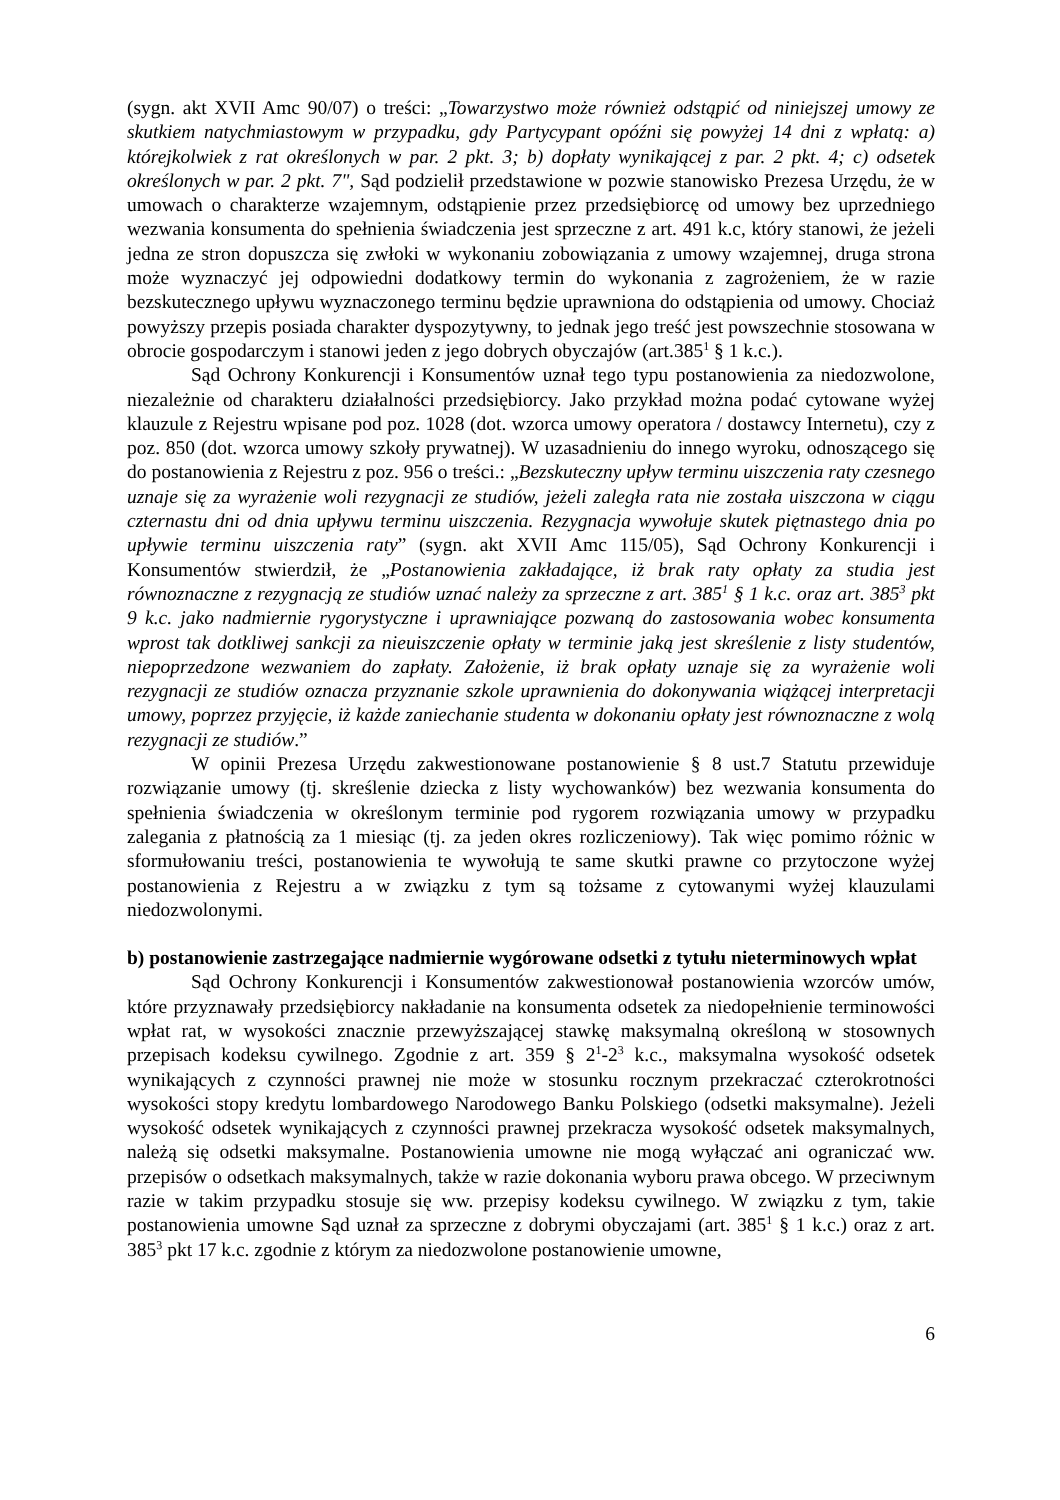(sygn. akt XVII Amc 90/07) o treści: „Towarzystwo może również odstąpić od niniejszej umowy ze skutkiem natychmiastowym w przypadku, gdy Partycypant opóźni się powyżej 14 dni z wpłatą: a) którejkolwiek z rat określonych w par. 2 pkt. 3; b) dopłaty wynikającej z par. 2 pkt. 4; c) odsetek określonych w par. 2 pkt. 7", Sąd podzielił przedstawione w pozwie stanowisko Prezesa Urzędu, że w umowach o charakterze wzajemnym, odstąpienie przez przedsiębiorcę od umowy bez uprzedniego wezwania konsumenta do spełnienia świadczenia jest sprzeczne z art. 491 k.c, który stanowi, że jeżeli jedna ze stron dopuszcza się zwłoki w wykonaniu zobowiązania z umowy wzajemnej, druga strona może wyznaczyć jej odpowiedni dodatkowy termin do wykonania z zagrożeniem, że w razie bezskutecznego upływu wyznaczonego terminu będzie uprawniona do odstąpienia od umowy. Chociaż powyższy przepis posiada charakter dyspozytywny, to jednak jego treść jest powszechnie stosowana w obrocie gospodarczym i stanowi jeden z jego dobrych obyczajów (art.385<sup>1</sup> § 1 k.c.).
Sąd Ochrony Konkurencji i Konsumentów uznał tego typu postanowienia za niedozwolone, niezależnie od charakteru działalności przedsiębiorcy. Jako przykład można podać cytowane wyżej klauzule z Rejestru wpisane pod poz. 1028 (dot. wzorca umowy operatora / dostawcy Internetu), czy z poz. 850 (dot. wzorca umowy szkoły prywatnej). W uzasadnieniu do innego wyroku, odnoszącego się do postanowienia z Rejestru z poz. 956 o treści.: „Bezskuteczny upływ terminu uiszczenia raty czesnego uznaje się za wyrażenie woli rezygnacji ze studiów, jeżeli zaległa rata nie została uiszczona w ciągu czternastu dni od dnia upływu terminu uiszczenia. Rezygnacja wywołuje skutek piętnastego dnia po upływie terminu uiszczenia raty” (sygn. akt XVII Amc 115/05), Sąd Ochrony Konkurencji i Konsumentów stwierdził, że „Postanowienia zakładające, iż brak raty opłaty za studia jest równoznaczne z rezygnacją ze studiów uznać należy za sprzeczne z art. 385<sup>1</sup> § 1 k.c. oraz art. 385<sup>3</sup> pkt 9 k.c. jako nadmiernie rygorystyczne i uprawniające pozwaną do zastosowania wobec konsumenta wprost tak dotkliwej sankcji za nieuiszczenie opłaty w terminie jaką jest skreślenie z listy studentów, niepoprzedzone wezwaniem do zapłaty. Założenie, iż brak opłaty uznaje się za wyrażenie woli rezygnacji ze studiów oznacza przyznanie szkole uprawnienia do dokonywania wiążącej interpretacji umowy, poprzez przyjęcie, iż każde zaniechanie studenta w dokonaniu opłaty jest równoznaczne z wolą rezygnacji ze studiów.”
W opinii Prezesa Urzędu zakwestionowane postanowienie § 8 ust.7 Statutu przewiduje rozwiązanie umowy (tj. skreślenie dziecka z listy wychowanków) bez wezwania konsumenta do spełnienia świadczenia w określonym terminie pod rygorem rozwiązania umowy w przypadku zalegania z płatnością za 1 miesiąc (tj. za jeden okres rozliczeniowy). Tak więc pomimo różnic w sformułowaniu treści, postanowienia te wywołują te same skutki prawne co przytoczone wyżej postanowienia z Rejestru a w związku z tym są tożsame z cytowanymi wyżej klauzulami niedozwolonymi.
b) postanowienie zastrzegające nadmiernie wygórowane odsetki z tytułu nieterminowych wpłat
Sąd Ochrony Konkurencji i Konsumentów zakwestionował postanowienia wzorców umów, które przyznawały przedsiębiorcy nakładanie na konsumenta odsetek za niedopełnienie terminowości wpłat rat, w wysokości znacznie przewyższającej stawkę maksymalną określoną w stosownych przepisach kodeksu cywilnego. Zgodnie z art. 359 § 2<sup>1</sup>-2<sup>3</sup> k.c., maksymalna wysokość odsetek wynikających z czynności prawnej nie może w stosunku rocznym przekraczać czterokrotności wysokości stopy kredytu lombardowego Narodowego Banku Polskiego (odsetki maksymalne). Jeżeli wysokość odsetek wynikających z czynności prawnej przekracza wysokość odsetek maksymalnych, należą się odsetki maksymalne. Postanowienia umowne nie mogą wyłączać ani ograniczać ww. przepisów o odsetkach maksymalnych, także w razie dokonania wyboru prawa obcego. W przeciwnym razie w takim przypadku stosuje się ww. przepisy kodeksu cywilnego. W związku z tym, takie postanowienia umowne Sąd uznał za sprzeczne z dobrymi obyczajami (art. 385<sup>1</sup> § 1 k.c.) oraz z art. 385<sup>3</sup> pkt 17 k.c. zgodnie z którym za niedozwolone postanowienie umowne,
6